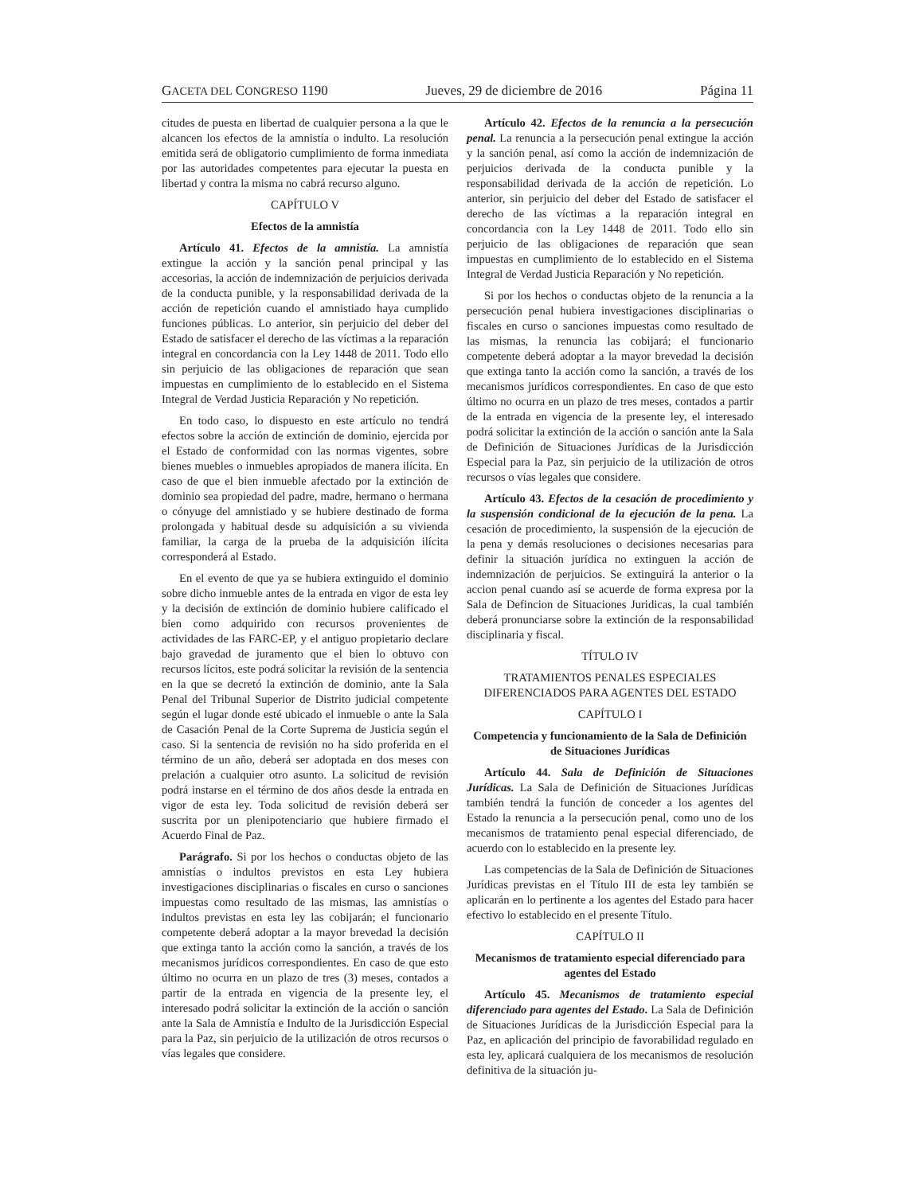GACETA DEL CONGRESO 1190 Jueves, 29 de diciembre de 2016 Página 11
citudes de puesta en libertad de cualquier persona a la que le alcancen los efectos de la amnistía o indulto. La resolución emitida será de obligatorio cumplimiento de forma inmediata por las autoridades competentes para ejecutar la puesta en libertad y contra la misma no cabrá recurso alguno.
CAPÍTULO V
Efectos de la amnistía
Artículo 41. Efectos de la amnistía. La amnistía extingue la acción y la sanción penal principal y las accesorias, la acción de indemnización de perjuicios derivada de la conducta punible, y la responsabilidad derivada de la acción de repetición cuando el amnistiado haya cumplido funciones públicas. Lo anterior, sin perjuicio del deber del Estado de satisfacer el derecho de las víctimas a la reparación integral en concordancia con la Ley 1448 de 2011. Todo ello sin perjuicio de las obligaciones de reparación que sean impuestas en cumplimiento de lo establecido en el Sistema Integral de Verdad Justicia Reparación y No repetición.
En todo caso, lo dispuesto en este artículo no tendrá efectos sobre la acción de extinción de dominio, ejercida por el Estado de conformidad con las normas vigentes, sobre bienes muebles o inmuebles apropiados de manera ilícita. En caso de que el bien inmueble afectado por la extinción de dominio sea propiedad del padre, madre, hermano o hermana o cónyuge del amnistiado y se hubiere destinado de forma prolongada y habitual desde su adquisición a su vivienda familiar, la carga de la prueba de la adquisición ilícita corresponderá al Estado.
En el evento de que ya se hubiera extinguido el dominio sobre dicho inmueble antes de la entrada en vigor de esta ley y la decisión de extinción de dominio hubiere calificado el bien como adquirido con recursos provenientes de actividades de las FARC-EP, y el antiguo propietario declare bajo gravedad de juramento que el bien lo obtuvo con recursos lícitos, este podrá solicitar la revisión de la sentencia en la que se decretó la extinción de dominio, ante la Sala Penal del Tribunal Superior de Distrito judicial competente según el lugar donde esté ubicado el inmueble o ante la Sala de Casación Penal de la Corte Suprema de Justicia según el caso. Si la sentencia de revisión no ha sido proferida en el término de un año, deberá ser adoptada en dos meses con prelación a cualquier otro asunto. La solicitud de revisión podrá instarse en el término de dos años desde la entrada en vigor de esta ley. Toda solicitud de revisión deberá ser suscrita por un plenipotenciario que hubiere firmado el Acuerdo Final de Paz.
Parágrafo. Si por los hechos o conductas objeto de las amnistías o indultos previstos en esta Ley hubiera investigaciones disciplinarias o fiscales en curso o sanciones impuestas como resultado de las mismas, las amnistías o indultos previstas en esta ley las cobijarán; el funcionario competente deberá adoptar a la mayor brevedad la decisión que extinga tanto la acción como la sanción, a través de los mecanismos jurídicos correspondientes. En caso de que esto último no ocurra en un plazo de tres (3) meses, contados a partir de la entrada en vigencia de la presente ley, el interesado podrá solicitar la extinción de la acción o sanción ante la Sala de Amnistía e Indulto de la Jurisdicción Especial para la Paz, sin perjuicio de la utilización de otros recursos o vías legales que considere.
Artículo 42. Efectos de la renuncia a la persecución penal. La renuncia a la persecución penal extingue la acción y la sanción penal, así como la acción de indemnización de perjuicios derivada de la conducta punible y la responsabilidad derivada de la acción de repetición. Lo anterior, sin perjuicio del deber del Estado de satisfacer el derecho de las víctimas a la reparación integral en concordancia con la Ley 1448 de 2011. Todo ello sin perjuicio de las obligaciones de reparación que sean impuestas en cumplimiento de lo establecido en el Sistema Integral de Verdad Justicia Reparación y No repetición.
Si por los hechos o conductas objeto de la renuncia a la persecución penal hubiera investigaciones disciplinarias o fiscales en curso o sanciones impuestas como resultado de las mismas, la renuncia las cobijará; el funcionario competente deberá adoptar a la mayor brevedad la decisión que extinga tanto la acción como la sanción, a través de los mecanismos jurídicos correspondientes. En caso de que esto último no ocurra en un plazo de tres meses, contados a partir de la entrada en vigencia de la presente ley, el interesado podrá solicitar la extinción de la acción o sanción ante la Sala de Definición de Situaciones Jurídicas de la Jurisdicción Especial para la Paz, sin perjuicio de la utilización de otros recursos o vías legales que considere.
Artículo 43. Efectos de la cesación de procedimiento y la suspensión condicional de la ejecución de la pena. La cesación de procedimiento, la suspensión de la ejecución de la pena y demás resoluciones o decisiones necesarias para definir la situación jurídica no extinguen la acción de indemnización de perjuicios. Se extinguirá la anterior o la accion penal cuando así se acuerde de forma expresa por la Sala de Defincion de Situaciones Juridicas, la cual también deberá pronunciarse sobre la extinción de la responsabilidad disciplinaria y fiscal.
TÍTULO IV
TRATAMIENTOS PENALES ESPECIALES DIFERENCIADOS PARA AGENTES DEL ESTADO
CAPÍTULO I
Competencia y funcionamiento de la Sala de Definición de Situaciones Jurídicas
Artículo 44. Sala de Definición de Situaciones Jurídicas. La Sala de Definición de Situaciones Jurídicas también tendrá la función de conceder a los agentes del Estado la renuncia a la persecución penal, como uno de los mecanismos de tratamiento penal especial diferenciado, de acuerdo con lo establecido en la presente ley.
Las competencias de la Sala de Definición de Situaciones Jurídicas previstas en el Título III de esta ley también se aplicarán en lo pertinente a los agentes del Estado para hacer efectivo lo establecido en el presente Título.
CAPÍTULO II
Mecanismos de tratamiento especial diferenciado para agentes del Estado
Artículo 45. Mecanismos de tratamiento especial diferenciado para agentes del Estado. La Sala de Definición de Situaciones Jurídicas de la Jurisdicción Especial para la Paz, en aplicación del principio de favorabilidad regulado en esta ley, aplicará cualquiera de los mecanismos de resolución definitiva de la situación ju-